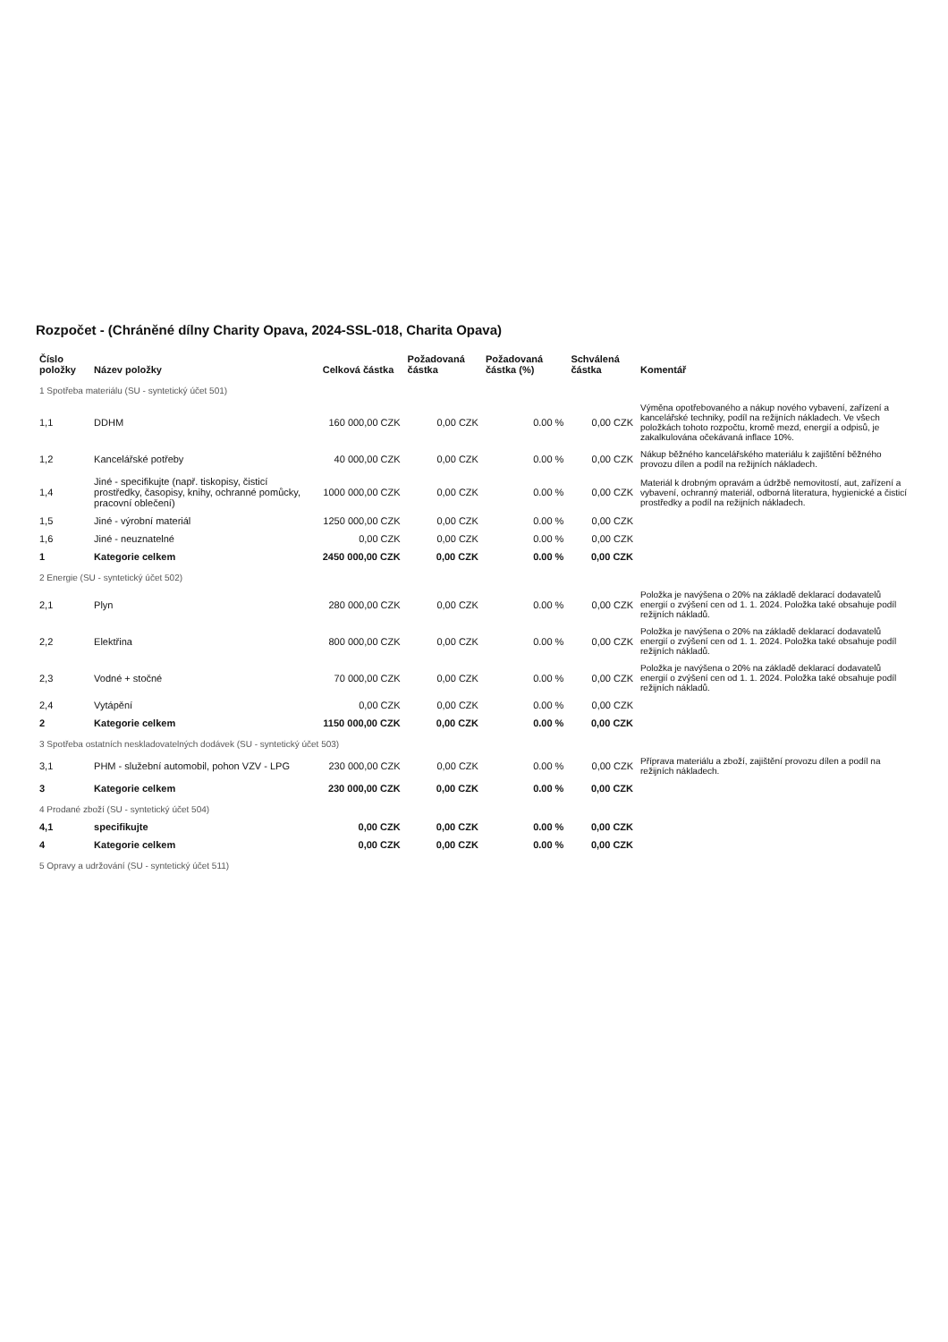Rozpočet - (Chráněné dílny Charity Opava, 2024-SSL-018, Charita Opava)
| Číslo položky | Název položky | Celková částka | Požadovaná částka | Požadovaná částka (%) | Schválená částka | Komentář |
| --- | --- | --- | --- | --- | --- | --- |
| 1 Spotřeba materiálu (SU - syntetický účet 501) | | | | | | |
| 1,1 | DDHM | 160 000,00 CZK | 0,00 CZK | 0.00 % | 0,00 CZK | Výměna opotřebovaného a nákup nového vybavení, zařízení a kancelářské techniky, podíl na režijních nákladech. Ve všech položkách tohoto rozpočtu, kromě mezd, energií a odpisů, je zakalkulována očekávaná inflace 10%. |
| 1,2 | Kancelářské potřeby | 40 000,00 CZK | 0,00 CZK | 0.00 % | 0,00 CZK | Nákup běžného kancelářského materiálu k zajištění běžného provozu dílen a podíl na režijních nákladech. |
| 1,4 | Jiné - specifikujte (např. tiskopisy, čisticí prostředky, časopisy, knihy, ochranné pomůcky, pracovní oblečení) | 1000 000,00 CZK | 0,00 CZK | 0.00 % | 0,00 CZK | Materiál k drobným opravám a údržbě nemovitostí, aut, zařízení a vybavení, ochranný materiál, odborná literatura, hygienické a čisticí prostředky a podíl na režijních nákladech. |
| 1,5 | Jiné - výrobní materiál | 1250 000,00 CZK | 0,00 CZK | 0.00 % | 0,00 CZK | |
| 1,6 | Jiné - neuznatelné | 0,00 CZK | 0,00 CZK | 0.00 % | 0,00 CZK | |
| 1 | Kategorie celkem | 2450 000,00 CZK | 0,00 CZK | 0.00 % | 0,00 CZK | |
| 2 Energie (SU - syntetický účet 502) | | | | | | |
| 2,1 | Plyn | 280 000,00 CZK | 0,00 CZK | 0.00 % | 0,00 CZK | Položka je navýšena o 20% na základě deklarací dodavatelů energií o zvýšení cen od 1. 1. 2024. Položka také obsahuje podíl režijních nákladů. |
| 2,2 | Elektřina | 800 000,00 CZK | 0,00 CZK | 0.00 % | 0,00 CZK | Položka je navýšena o 20% na základě deklarací dodavatelů energií o zvýšení cen od 1. 1. 2024. Položka také obsahuje podíl režijních nákladů. |
| 2,3 | Vodné + stočné | 70 000,00 CZK | 0,00 CZK | 0.00 % | 0,00 CZK | Položka je navýšena o 20% na základě deklarací dodavatelů energií o zvýšení cen od 1. 1. 2024. Položka také obsahuje podíl režijních nákladů. |
| 2,4 | Vytápění | 0,00 CZK | 0,00 CZK | 0.00 % | 0,00 CZK | |
| 2 | Kategorie celkem | 1150 000,00 CZK | 0,00 CZK | 0.00 % | 0,00 CZK | |
| 3 Spotřeba ostatních neskladovatelných dodávek (SU - syntetický účet 503) | | | | | | |
| 3,1 | PHM - služební automobil, pohon VZV - LPG | 230 000,00 CZK | 0,00 CZK | 0.00 % | 0,00 CZK | Příprava materiálu a zboží, zajištění provozu dílen a podíl na režijních nákladech. |
| 3 | Kategorie celkem | 230 000,00 CZK | 0,00 CZK | 0.00 % | 0,00 CZK | |
| 4 Prodané zboží (SU - syntetický účet 504) | | | | | | |
| 4,1 | specifikujte | 0,00 CZK | 0,00 CZK | 0.00 % | 0,00 CZK | |
| 4 | Kategorie celkem | 0,00 CZK | 0,00 CZK | 0.00 % | 0,00 CZK | |
| 5 Opravy a udržování (SU - syntetický účet 511) | | | | | | |